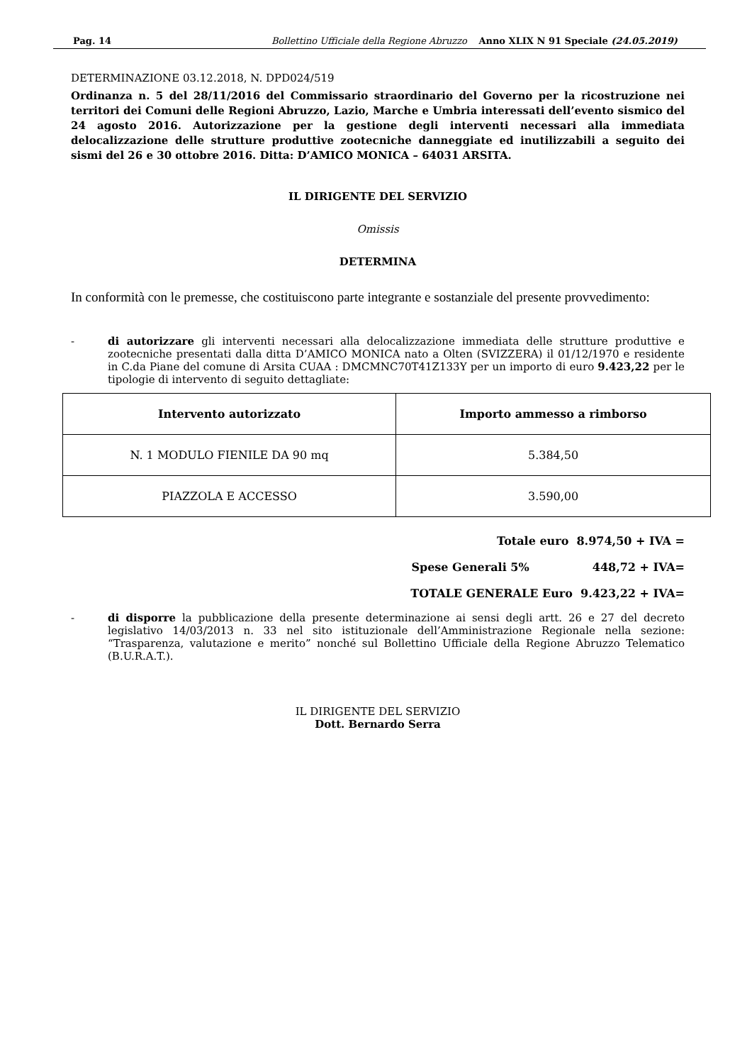Pag. 14 Bollettino Ufficiale della Regione Abruzzo Anno XLIX N 91 Speciale (24.05.2019)
DETERMINAZIONE 03.12.2018, N. DPD024/519
Ordinanza n. 5 del 28/11/2016 del Commissario straordinario del Governo per la ricostruzione nei territori dei Comuni delle Regioni Abruzzo, Lazio, Marche e Umbria interessati dell’evento sismico del 24 agosto 2016. Autorizzazione per la gestione degli interventi necessari alla immediata delocalizzazione delle strutture produttive zootecniche danneggiate ed inutilizzabili a seguito dei sismi del 26 e 30 ottobre 2016. Ditta: D’AMICO MONICA – 64031 ARSITA.
IL DIRIGENTE DEL SERVIZIO
Omissis
DETERMINA
In conformità con le premesse, che costituiscono parte integrante e sostanziale del presente provvedimento:
- di autorizzare gli interventi necessari alla delocalizzazione immediata delle strutture produttive e zootecniche presentati dalla ditta D’AMICO MONICA nato a Olten (SVIZZERA) il 01/12/1970 e residente in C.da Piane del comune di Arsita CUAA : DMCMNC70T41Z133Y per un importo di euro 9.423,22 per le tipologie di intervento di seguito dettagliate:
| Intervento autorizzato | Importo ammesso a rimborso |
| --- | --- |
| N. 1 MODULO FIENILE DA 90 mq | 5.384,50 |
| PIAZZOLA E ACCESSO | 3.590,00 |
Totale euro 8.974,50 + IVA =
Spese Generali 5% 448,72 + IVA=
TOTALE GENERALE Euro 9.423,22 + IVA=
- di disporre la pubblicazione della presente determinazione ai sensi degli artt. 26 e 27 del decreto legislativo 14/03/2013 n. 33 nel sito istituzionale dell’Amministrazione Regionale nella sezione: “Trasparenza, valutazione e merito” nonché sul Bollettino Ufficiale della Regione Abruzzo Telematico (B.U.R.A.T.).
IL DIRIGENTE DEL SERVIZIO
Dott. Bernardo Serra